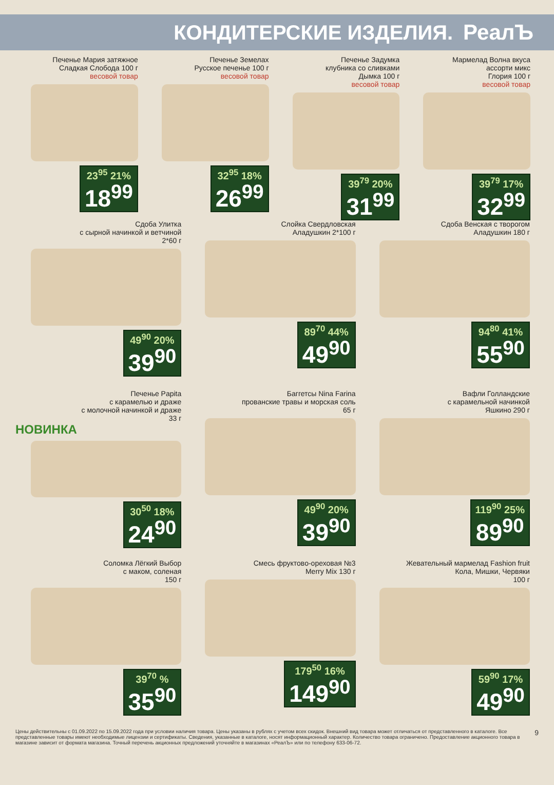КОНДИТЕРСКИЕ ИЗДЕЛИЯ. РеалЪ
Печенье Мария затяжное
Сладкая Слобода 100 г
весовой товар
23<sup>95</sup> 21%
18<sup>99</sup>
Печенье Земелах
Русское печенье 100 г
весовой товар
32<sup>95</sup> 18%
26<sup>99</sup>
Печенье Задумка
клубника со сливками
Дымка 100 г
весовой товар
39<sup>79</sup> 20%
31<sup>99</sup>
Мармелад Волна вкуса
ассорти микс
Глория 100 г
весовой товар
39<sup>79</sup> 17%
32<sup>99</sup>
Сдоба Улитка
с сырной начинкой и ветчиной
2*60 г
49<sup>90</sup> 20%
39<sup>90</sup>
Слойка Свердловская
Аладушкин 2*100 г
89<sup>70</sup> 44%
49<sup>90</sup>
Сдоба Венская с творогом
Аладушкин 180 г
94<sup>80</sup> 41%
55<sup>90</sup>
Печенье Papita
с карамелью и драже
с молочной начинкой и драже
33 г
НОВИНКА
30<sup>50</sup> 18%
24<sup>90</sup>
Баггетсы Nina Farina
прованские травы и морская соль
65 г
49<sup>90</sup> 20%
39<sup>90</sup>
Вафли Голландские
с карамельной начинкой
Яшкино 290 г
119<sup>90</sup> 25%
89<sup>90</sup>
Соломка Лёгкий Выбор
с маком, соленая
150 г
39<sup>70</sup> %
35<sup>90</sup>
Смесь фруктово-ореховая №3
Merry Mix 130 г
179<sup>50</sup> 16%
149<sup>90</sup>
Жевательный мармелад Fashion fruit
Кола, Мишки, Червяки
100 г
59<sup>90</sup> 17%
49<sup>90</sup>
Цены действительны с 01.09.2022 по 15.09.2022 года при условии наличия товара. Цены указаны в рублях с учетом всех скидок. Внешний вид товара может отличаться от представленного в каталоге. Все представленные товары имеют необходимые лицензии и сертификаты. Сведения, указанные в каталоге, носят информационный характер. Количество товара ограничено. Предоставление акционного товара в магазине зависит от формата магазина. Точный перечень акционных предложений уточняйте в магазинах «РеалЪ» или по телефону 633-06-72.
9